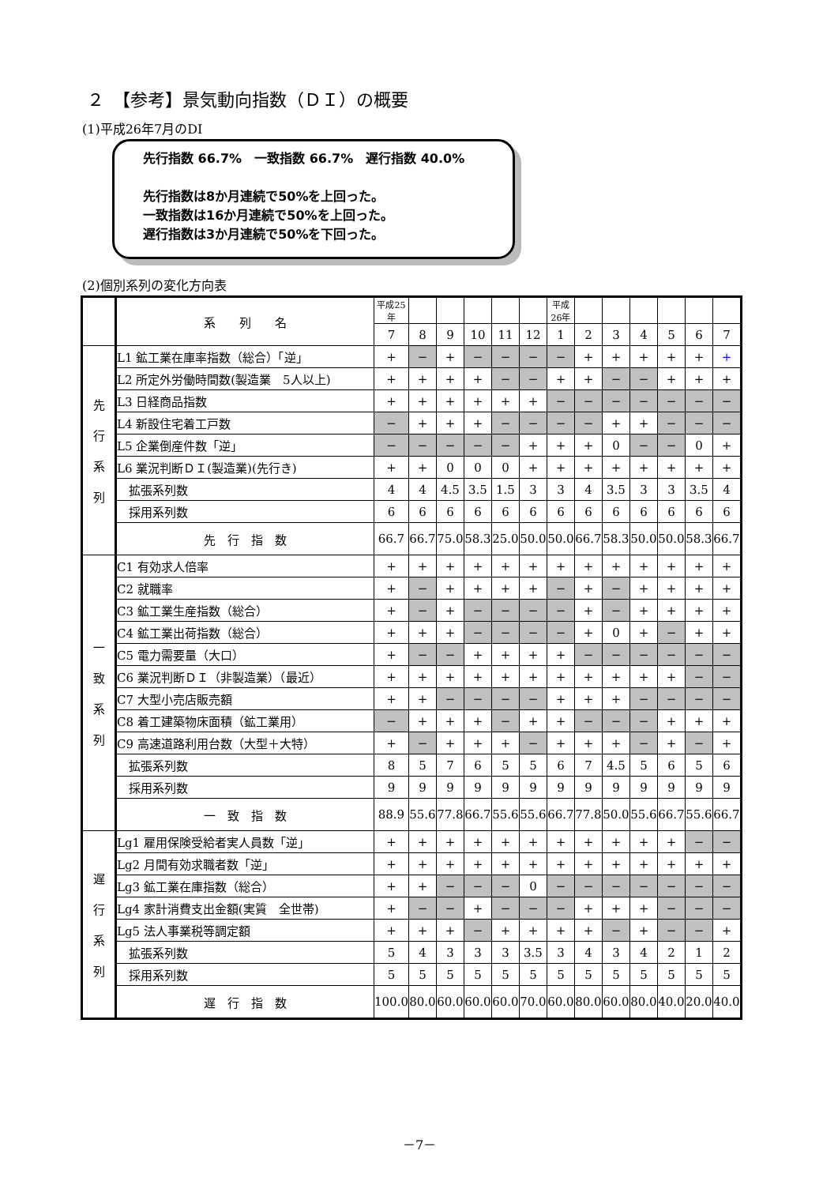２　【参考】景気動向指数（ＤＩ）の概要
(1)平成26年7月のDI
先行指数 66.7%　一致指数 66.7%　遅行指数 40.0%
先行指数は8か月連続で50%を上回った。
一致指数は16か月連続で50%を上回った。
遅行指数は3か月連続で50%を下回った。
(2)個別系列の変化方向表
| | 系 列 名 | 平成25年 | | | | | | 平成26年 | | | | | | |
| | | 7 | 8 | 9 | 10 | 11 | 12 | 1 | 2 | 3 | 4 | 5 | 6 | 7 |
| 先 行 系 列 | L1 鉱工業在庫率指数（総合）「逆」 | + | − | + | − | − | − | − | + | + | + | + | + | + |
| | L2 所定外労働時間数(製造業 5人以上) | + | + | + | + | − | − | + | + | − | − | + | + | + |
| | L3 日経商品指数 | + | + | + | + | + | + | − | − | − | − | − | − | − |
| | L4 新設住宅着工戸数 | − | + | + | + | − | − | − | − | + | + | − | − | − |
| | L5 企業倒産件数「逆」 | − | − | − | − | − | + | + | + | 0 | − | − | 0 | + |
| | L6 業況判断ＤＩ(製造業)(先行き) | + | + | 0 | 0 | 0 | + | + | + | + | + | + | + | + |
| | 拡張系列数 | 4 | 4 | 4.5 | 3.5 | 1.5 | 3 | 3 | 4 | 3.5 | 3 | 3 | 3.5 | 4 |
| | 採用系列数 | 6 | 6 | 6 | 6 | 6 | 6 | 6 | 6 | 6 | 6 | 6 | 6 | 6 |
| | 先 行 指 数 | 66.7 | 66.7 | 75.0 | 58.3 | 25.0 | 50.0 | 50.0 | 66.7 | 58.3 | 50.0 | 50.0 | 58.3 | 66.7 |
| 一 致 系 列 | C1 有効求人倍率 | + | + | + | + | + | + | + | + | + | + | + | + | + |
| | C2 就職率 | + | − | + | + | + | + | − | + | − | + | + | + | + |
| | C3 鉱工業生産指数（総合） | + | − | + | − | − | − | − | + | − | + | + | + | + |
| | C4 鉱工業出荷指数（総合） | + | + | + | − | − | − | − | + | 0 | + | − | + | + |
| | C5 電力需要量（大口） | + | − | − | + | + | + | + | − | − | − | − | − | − |
| | C6 業況判断ＤＩ（非製造業）（最近） | + | + | + | + | + | + | + | + | + | + | + | − | − |
| | C7 大型小売店販売額 | + | + | − | − | − | − | + | + | + | − | − | − | − |
| | C8 着工建築物床面積（鉱工業用） | − | + | + | + | − | + | + | − | − | − | + | + | + |
| | C9 高速道路利用台数（大型＋大特） | + | − | + | + | + | − | + | + | + | − | + | − | + |
| | 拡張系列数 | 8 | 5 | 7 | 6 | 5 | 5 | 6 | 7 | 4.5 | 5 | 6 | 5 | 6 |
| | 採用系列数 | 9 | 9 | 9 | 9 | 9 | 9 | 9 | 9 | 9 | 9 | 9 | 9 | 9 |
| | 一 致 指 数 | 88.9 | 55.6 | 77.8 | 66.7 | 55.6 | 55.6 | 66.7 | 77.8 | 50.0 | 55.6 | 66.7 | 55.6 | 66.7 |
| 遅 行 系 列 | Lg1 雇用保険受給者実人員数「逆」 | + | + | + | + | + | + | + | + | + | + | + | − | − |
| | Lg2 月間有効求職者数「逆」 | + | + | + | + | + | + | + | + | + | + | + | + | + |
| | Lg3 鉱工業在庫指数（総合） | + | + | − | − | − | 0 | − | − | − | − | − | − | − |
| | Lg4 家計消費支出金額(実質 全世帯) | + | − | − | + | − | − | − | + | + | + | − | − | − |
| | Lg5 法人事業税等調定額 | + | + | + | − | + | + | + | + | − | + | − | − | + |
| | 拡張系列数 | 5 | 4 | 3 | 3 | 3 | 3.5 | 3 | 4 | 3 | 4 | 2 | 1 | 2 |
| | 採用系列数 | 5 | 5 | 5 | 5 | 5 | 5 | 5 | 5 | 5 | 5 | 5 | 5 | 5 |
| | 遅 行 指 数 | 100.0 | 80.0 | 60.0 | 60.0 | 60.0 | 70.0 | 60.0 | 80.0 | 60.0 | 80.0 | 40.0 | 20.0 | 40.0 |
－7－